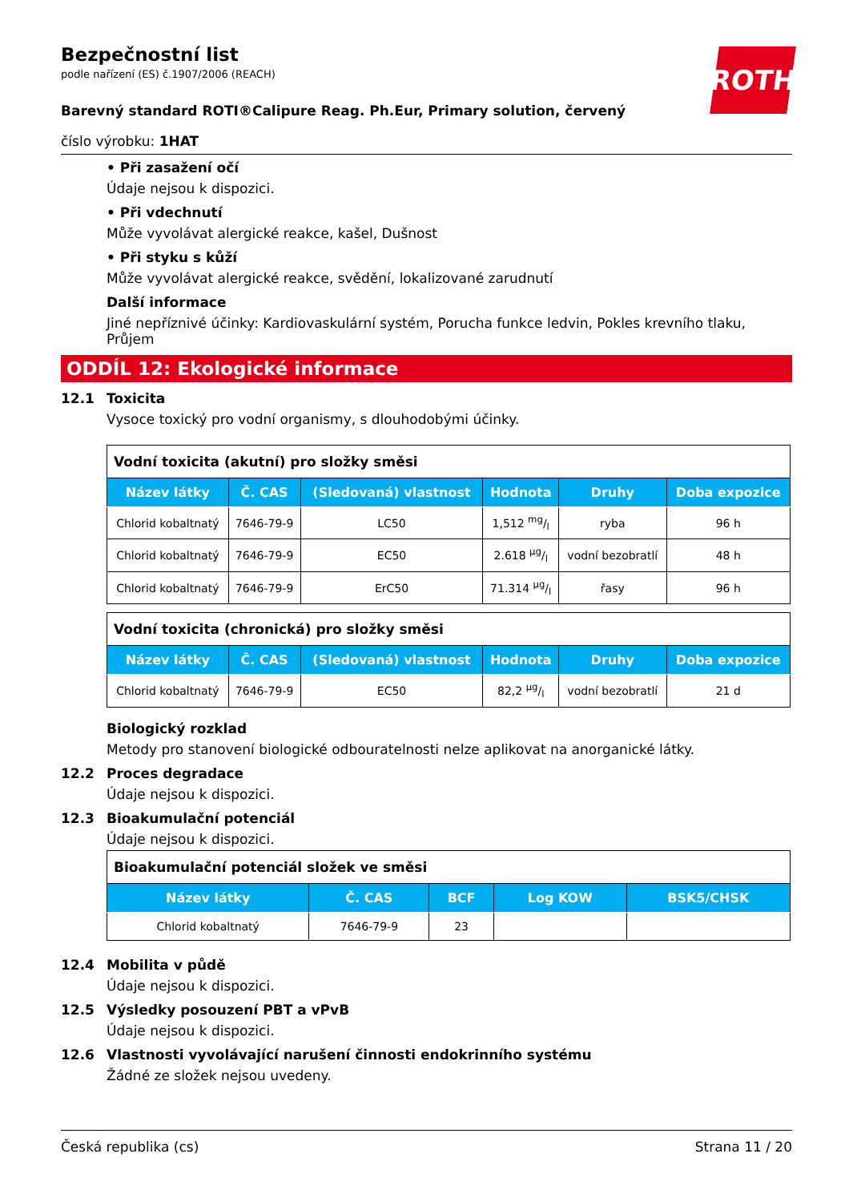ROTH
Bezpečnostní list
podle nařízení (ES) č.1907/2006 (REACH)
Barevný standard ROTI®Calipure Reag. Ph.Eur, Primary solution, červený
číslo výrobku: 1HAT
• Při zasažení očí
Údaje nejsou k dispozici.
• Při vdechnutí
Může vyvolávat alergické reakce, kašel, Dušnost
• Při styku s kůží
Může vyvolávat alergické reakce, svědění, lokalizované zarudnutí
Další informace
Jiné nepříznivé účinky: Kardiovaskulární systém, Porucha funkce ledvin, Pokles krevního tlaku, Průjem
ODDÍL 12: Ekologické informace
12.1 Toxicita
Vysoce toxický pro vodní organismy, s dlouhodobými účinky.
| Vodní toxicita (akutní) pro složky směsi | | | | | |
| Název látky | Č. CAS | (Sledovaná) vlastnost | Hodnota | Druhy | Doba expozice |
| Chlorid kobaltnatý | 7646-79-9 | LC50 | 1,512 mg/l | ryba | 96 h |
| Chlorid kobaltnatý | 7646-79-9 | EC50 | 2.618 µg/l | vodní bezobratlí | 48 h |
| Chlorid kobaltnatý | 7646-79-9 | ErC50 | 71.314 µg/l | řasy | 96 h |
| Vodní toxicita (chronická) pro složky směsi | | | | | |
| Název látky | Č. CAS | (Sledovaná) vlastnost | Hodnota | Druhy | Doba expozice |
| Chlorid kobaltnatý | 7646-79-9 | EC50 | 82,2 µg/l | vodní bezobratlí | 21 d |
Biologický rozklad
Metody pro stanovení biologické odbouratelnosti nelze aplikovat na anorganické látky.
12.2 Proces degradace
Údaje nejsou k dispozici.
12.3 Bioakumulační potenciál
Údaje nejsou k dispozici.
| Bioakumulační potenciál složek ve směsi | | | | |
| Název látky | Č. CAS | BCF | Log KOW | BSK5/CHSK |
| Chlorid kobaltnatý | 7646-79-9 | 23 | | |
12.4 Mobilita v půdě
Údaje nejsou k dispozici.
12.5 Výsledky posouzení PBT a vPvB
Údaje nejsou k dispozici.
12.6 Vlastnosti vyvolávající narušení činnosti endokrinního systému
Žádné ze složek nejsou uvedeny.
Česká republika (cs) Strana 11 / 20